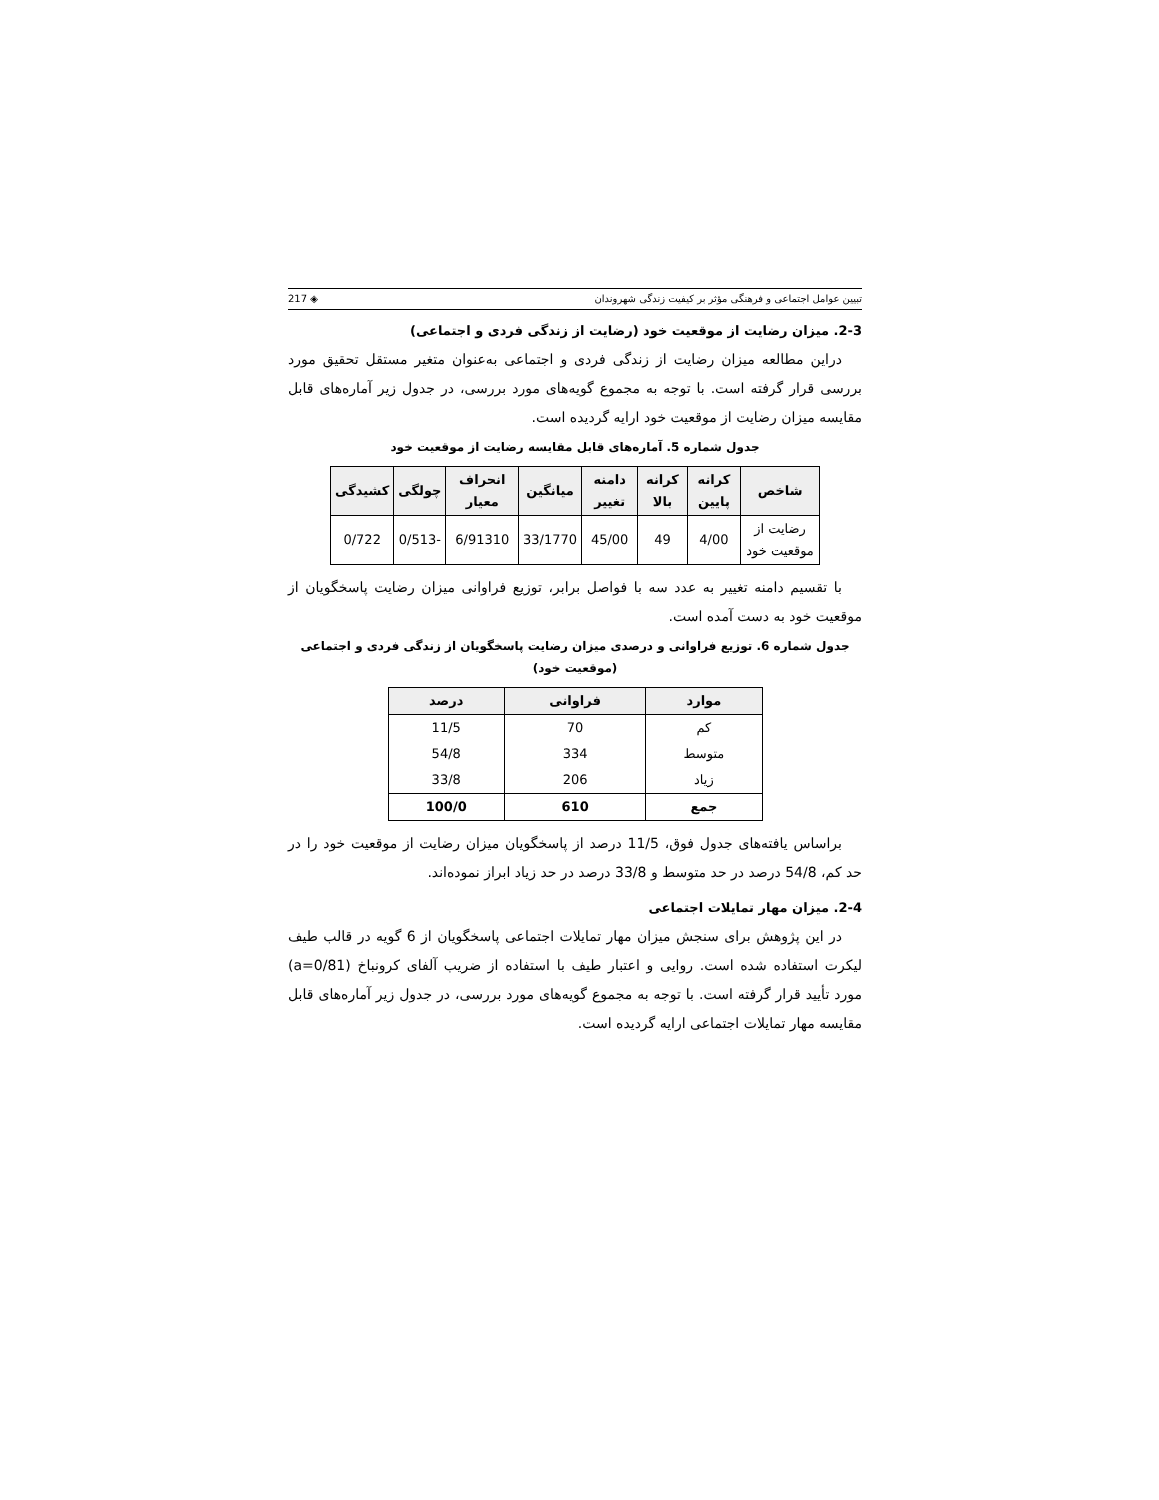تبیین عوامل اجتماعی و فرهنگی مؤثر بر کیفیت زندگی شهروندان ◈ 217
2-3. میزان رضایت از موقعیت خود (رضایت از زندگی فردی و اجتماعی)
دراین مطالعه میزان رضایت از زندگی فردی و اجتماعی به‌عنوان متغیر مستقل تحقیق مورد بررسی قرار گرفته است. با توجه به مجموع گویه‌های مورد بررسی، در جدول زیر آماره‌های قابل مقایسه میزان رضایت از موقعیت خود ارایه گردیده است.
جدول شماره 5. آماره‌های قابل مقایسه رضایت از موقعیت خود
| شاخص | کرانه پایین | کرانه بالا | دامنه تغییر | میانگین | انحراف معیار | چولگی | کشیدگی |
| --- | --- | --- | --- | --- | --- | --- | --- |
| رضایت از موقعیت خود | 4/00 | 49 | 45/00 | 33/1770 | 6/91310 | -0/513 | 0/722 |
با تقسیم دامنه تغییر به عدد سه با فواصل برابر، توزیع فراوانی میزان رضایت پاسخگویان از موقعیت خود به دست آمده است.
جدول شماره 6. توزیع فراوانی و درصدی میزان رضایت پاسخگویان از زندگی فردی و اجتماعی (موقعیت خود)
| موارد | فراوانی | درصد |
| --- | --- | --- |
| کم | 70 | 11/5 |
| متوسط | 334 | 54/8 |
| زیاد | 206 | 33/8 |
| جمع | 610 | 100/0 |
براساس یافته‌های جدول فوق، 11/5 درصد از پاسخگویان میزان رضایت از موقعیت خود را در حد کم، 54/8 درصد در حد متوسط و 33/8 درصد در حد زیاد ابراز نموده‌اند.
2-4. میزان مهار تمایلات اجتماعی
در این پژوهش برای سنجش میزان مهار تمایلات اجتماعی پاسخگویان از 6 گویه در قالب طیف لیکرت استفاده شده است. روایی و اعتبار طیف با استفاده از ضریب آلفای کرونباخ (a=0/81) مورد تأیید قرار گرفته است. با توجه به مجموع گویه‌های مورد بررسی، در جدول زیر آماره‌های قابل مقایسه مهار تمایلات اجتماعی ارایه گردیده است.